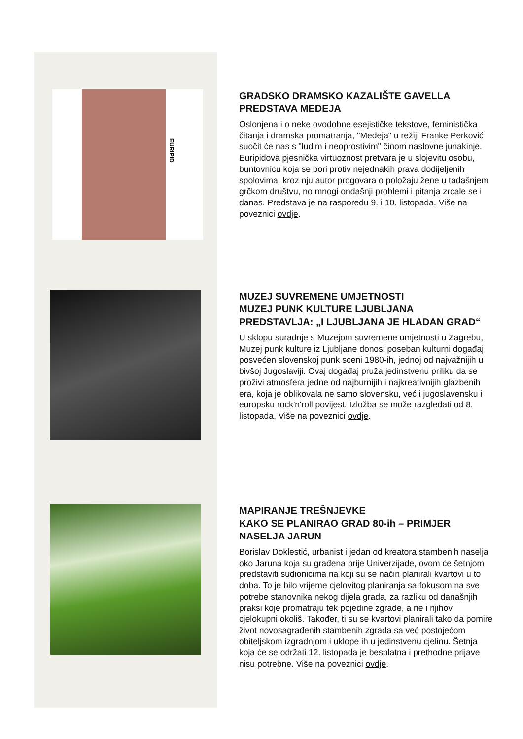EURIPID
GRADSKO DRAMSKO KAZALIŠTE GAVELLA
PREDSTAVA MEDEJA
Oslonjena i o neke ovodobne esejističke tekstove, feministička čitanja i dramska promatranja, "Medeja" u režiji Franke Perković suočit će nas s "ludim i neoprostivim" činom naslovne junakinje. Euripidova pjesnička virtuoznost pretvara je u slojevitu osobu, buntovnicu koja se bori protiv nejednakih prava dodijeljenih spolovima; kroz nju autor progovara o položaju žene u tadašnjem grčkom društvu, no mnogi ondašnji problemi i pitanja zrcale se i danas. Predstava je na rasporedu 9. i 10. listopada. Više na poveznici ovdje.
MUZEJ SUVREMENE UMJETNOSTI
MUZEJ PUNK KULTURE LJUBLJANA
PREDSTAVLJA: „I LJUBLJANA JE HLADAN GRAD“
U sklopu suradnje s Muzejom suvremene umjetnosti u Zagrebu, Muzej punk kulture iz Ljubljane donosi poseban kulturni događaj posvećen slovenskoj punk sceni 1980-ih, jednoj od najvažnijih u bivšoj Jugoslaviji. Ovaj događaj pruža jedinstvenu priliku da se proživi atmosfera jedne od najburnijih i najkreativnijih glazbenih era, koja je oblikovala ne samo slovensku, već i jugoslavensku i europsku rock'n'roll povijest. Izložba se može razgledati od 8. listopada. Više na poveznici ovdje.
MAPIRANJE TREŠNJEVKE
KAKO SE PLANIRAO GRAD 80-ih – PRIMJER NASELJA JARUN
Borislav Doklestić, urbanist i jedan od kreatora stambenih naselja oko Jaruna koja su građena prije Univerzijade, ovom će šetnjom predstaviti sudionicima na koji su se način planirali kvartovi u to doba. To je bilo vrijeme cjelovitog planiranja sa fokusom na sve potrebe stanovnika nekog dijela grada, za razliku od današnjih praksi koje promatraju tek pojedine zgrade, a ne i njihov cjelokupni okoliš. Također, ti su se kvartovi planirali tako da pomire život novosagrađenih stambenih zgrada sa već postojećom obiteljskom izgradnjom i uklope ih u jedinstvenu cjelinu. Šetnja koja će se održati 12. listopada je besplatna i prethodne prijave nisu potrebne. Više na poveznici ovdje.